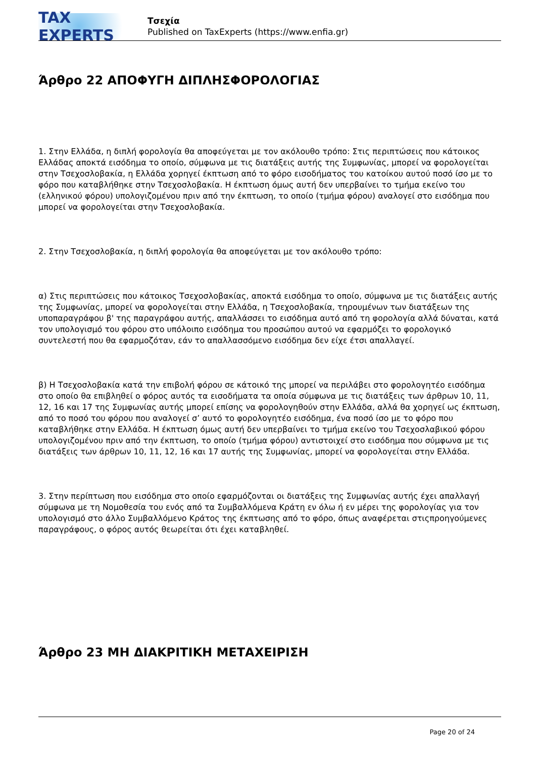TAX EXPERTS
Τσεχία
Published on TaxExperts (https://www.enfia.gr)
Άρθρο 22 ΑΠΟΦΥΓΗ ΔΙΠΛΗΣΦΟΡΟΛΟΓΙΑΣ
1. Στην Ελλάδα, η διπλή φορολογία θα αποφεύγεται με τον ακόλουθο τρόπο: Στις περιπτώσεις που κάτοικος Ελλάδας αποκτά εισόδημα το οποίο, σύμφωνα με τις διατάξεις αυτής της Συμφωνίας, μπορεί να φορολογείται στην Τσεχοσλοβακία, η Ελλάδα χορηγεί έκπτωση από το φόρο εισοδήματος του κατοίκου αυτού ποσό ίσο με το φόρο που καταβλήθηκε στην Τσεχοσλοβακία. Η έκπτωση όμως αυτή δεν υπερβαίνει το τμήμα εκείνο του (ελληνικού φόρου) υπολογιζομένου πριν από την έκπτωση, το οποίο (τμήμα φόρου) αναλογεί στο εισόδημα που μπορεί να φορολογείται στην Τσεχοσλοβακία.
2. Στην Τσεχοσλοβακία, η διπλή φορολογία θα αποφεύγεται με τον ακόλουθο τρόπο:
α) Στις περιπτώσεις που κάτοικος Τσεχοσλοβακίας, αποκτά εισόδημα το οποίο, σύμφωνα με τις διατάξεις αυτής της Συμφωνίας, μπορεί να φορολογείται στην Ελλάδα, η Τσεχοσλοβακία, τηρουμένων των διατάξεων της υποπαραγράφου β' της παραγράφου αυτής, απαλλάσσει το εισόδημα αυτό από τη φορολογία αλλά δύναται, κατά τον υπολογισμό του φόρου στο υπόλοιπο εισόδημα του προσώπου αυτού να εφαρμόζει το φορολογικό συντελεστή που θα εφαρμοζόταν, εάν το απαλλασσόμενο εισόδημα δεν είχε έτσι απαλλαγεί.
β) Η Τσεχοσλοβακία κατά την επιβολή φόρου σε κάτοικό της μπορεί να περιλάβει στο φορολογητέο εισόδημα στο οποίο θα επιβληθεί ο φόρος αυτός τα εισοδήματα τα οποία σύμφωνα με τις διατάξεις των άρθρων 10, 11, 12, 16 και 17 της Συμφωνίας αυτής μπορεί επίσης να φορολογηθούν στην Ελλάδα, αλλά θα χορηγεί ως έκπτωση, από το ποσό του φόρου που αναλογεί σ’ αυτό το φορολογητέο εισόδημα, ένα ποσό ίσο με το φόρο που καταβλήθηκε στην Ελλάδα. Η έκπτωση όμως αυτή δεν υπερβαίνει το τμήμα εκείνο του Τσεχοσλαβικού φόρου υπολογιζομένου πριν από την έκπτωση, το οποίο (τμήμα φόρου) αντιστοιχεί στο εισόδημα που σύμφωνα με τις διατάξεις των άρθρων 10, 11, 12, 16 και 17 αυτής της Συμφωνίας, μπορεί να φορολογείται στην Ελλάδα.
3. Στην περίπτωση που εισόδημα στο οποίο εφαρμόζονται οι διατάξεις της Συμφωνίας αυτής έχει απαλλαγή σύμφωνα με τη Νομοθεσία του ενός από τα Συμβαλλόμενα Κράτη εν όλω ή εν μέρει της φορολογίας για τον υπολογισμό στο άλλο Συμβαλλόμενο Κράτος της έκπτωσης από το φόρο, όπως αναφέρεται στιςπροηγούμενες παραγράφους, ο φόρος αυτός θεωρείται ότι έχει καταβληθεί.
Άρθρο 23 ΜΗ ΔΙΑΚΡΙΤΙΚΗ ΜΕΤΑΧΕΙΡΙΣΗ
Page 20 of 24